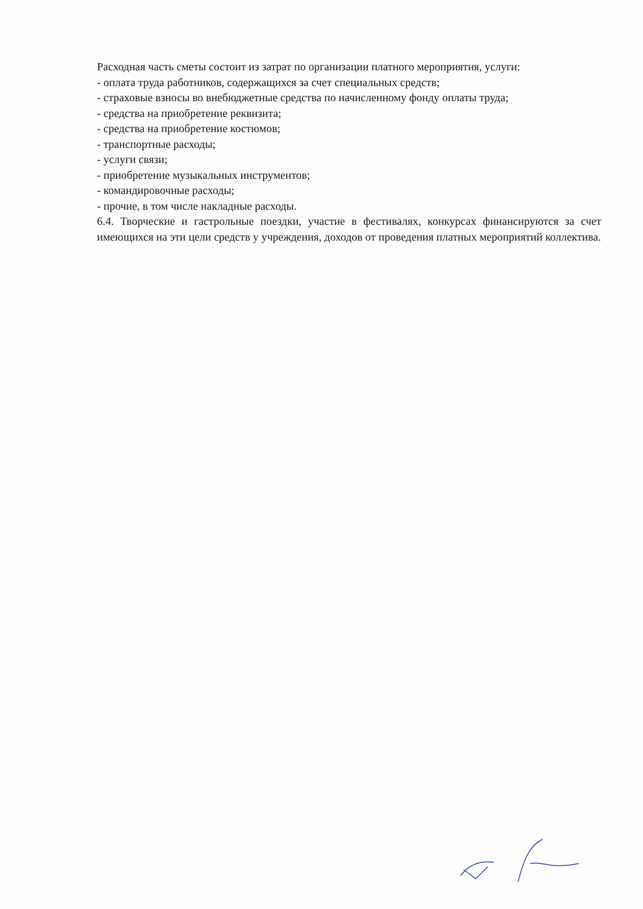Расходная часть сметы состоит из затрат по организации платного мероприятия, услуги:
- оплата труда работников, содержащихся за счет специальных средств;
- страховые взносы во внебюджетные средства по начисленному фонду оплаты труда;
- средства на приобретение реквизита;
- средства на приобретение костюмов;
- транспортные расходы;
- услуги связи;
- приобретение музыкальных инструментов;
- командировочные расходы;
- прочие, в том числе накладные расходы.
6.4. Творческие и гастрольные поездки, участие в фестивалях, конкурсах финансируются за счет имеющихся на эти цели средств у учреждения, доходов от проведения платных мероприятий коллектива.